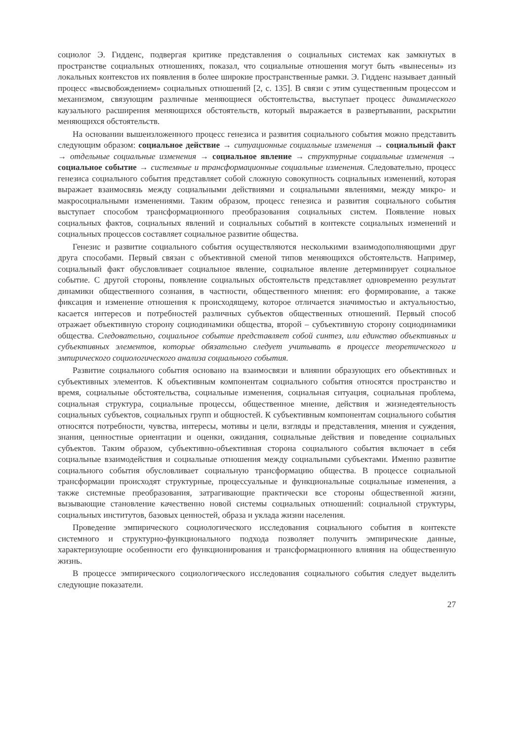социолог Э. Гидденс, подвергая критике представления о социальных системах как замкнутых в пространстве социальных отношениях, показал, что социальные отношения могут быть «вынесены» из локальных контекстов их появления в более широкие пространственные рамки. Э. Гидденс называет данный процесс «высвобождением» социальных отношений [2, с. 135]. В связи с этим существенным процессом и механизмом, связующим различные меняющиеся обстоятельства, выступает процесс динамического каузального расширения меняющихся обстоятельств, который выражается в развертывании, раскрытии меняющихся обстоятельств.
На основании вышеизложенного процесс генезиса и развития социального события можно представить следующим образом: социальное действие → ситуационные социальные изменения → социальный факт → отдельные социальные изменения → социальное явление → структурные социальные изменения → социальное событие → системные и трансформационные социальные изменения. Следовательно, процесс генезиса социального события представляет собой сложную совокупность социальных изменений, которая выражает взаимосвязь между социальными действиями и социальными явлениями, между микро- и макросоциальными изменениями. Таким образом, процесс генезиса и развития социального события выступает способом трансформационного преобразования социальных систем. Появление новых социальных фактов, социальных явлений и социальных событий в контексте социальных изменений и социальных процессов составляет социальное развитие общества.
Генезис и развитие социального события осуществляются несколькими взаимодополняющими друг друга способами. Первый связан с объективной сменой типов меняющихся обстоятельств. Например, социальный факт обусловливает социальное явление, социальное явление детерминирует социальное событие. С другой стороны, появление социальных обстоятельств представляет одновременно результат динамики общественного сознания, в частности, общественного мнения: его формирование, а также фиксация и изменение отношения к происходящему, которое отличается значимостью и актуальностью, касается интересов и потребностей различных субъектов общественных отношений. Первый способ отражает объективную сторону социодинамики общества, второй – субъективную сторону социодинамики общества. Следовательно, социальное событие представляет собой синтез, или единство объективных и субъективных элементов, которые обязательно следует учитывать в процессе теоретического и эмпирического социологического анализа социального события.
Развитие социального события основано на взаимосвязи и влиянии образующих его объективных и субъективных элементов. К объективным компонентам социального события относятся пространство и время, социальные обстоятельства, социальные изменения, социальная ситуация, социальная проблема, социальная структура, социальные процессы, общественное мнение, действия и жизнедеятельность социальных субъектов, социальных групп и общностей. К субъективным компонентам социального события относятся потребности, чувства, интересы, мотивы и цели, взгляды и представления, мнения и суждения, знания, ценностные ориентации и оценки, ожидания, социальные действия и поведение социальных субъектов. Таким образом, субъективно-объективная сторона социального события включает в себя социальные взаимодействия и социальные отношения между социальными субъектами. Именно развитие социального события обусловливает социальную трансформацию общества. В процессе социальной трансформации происходят структурные, процессуальные и функциональные социальные изменения, а также системные преобразования, затрагивающие практически все стороны общественной жизни, вызывающие становление качественно новой системы социальных отношений: социальной структуры, социальных институтов, базовых ценностей, образа и уклада жизни населения.
Проведение эмпирического социологического исследования социального события в контексте системного и структурно-функционального подхода позволяет получить эмпирические данные, характеризующие особенности его функционирования и трансформационного влияния на общественную жизнь.
В процессе эмпирического социологического исследования социального события следует выделить следующие показатели.
27